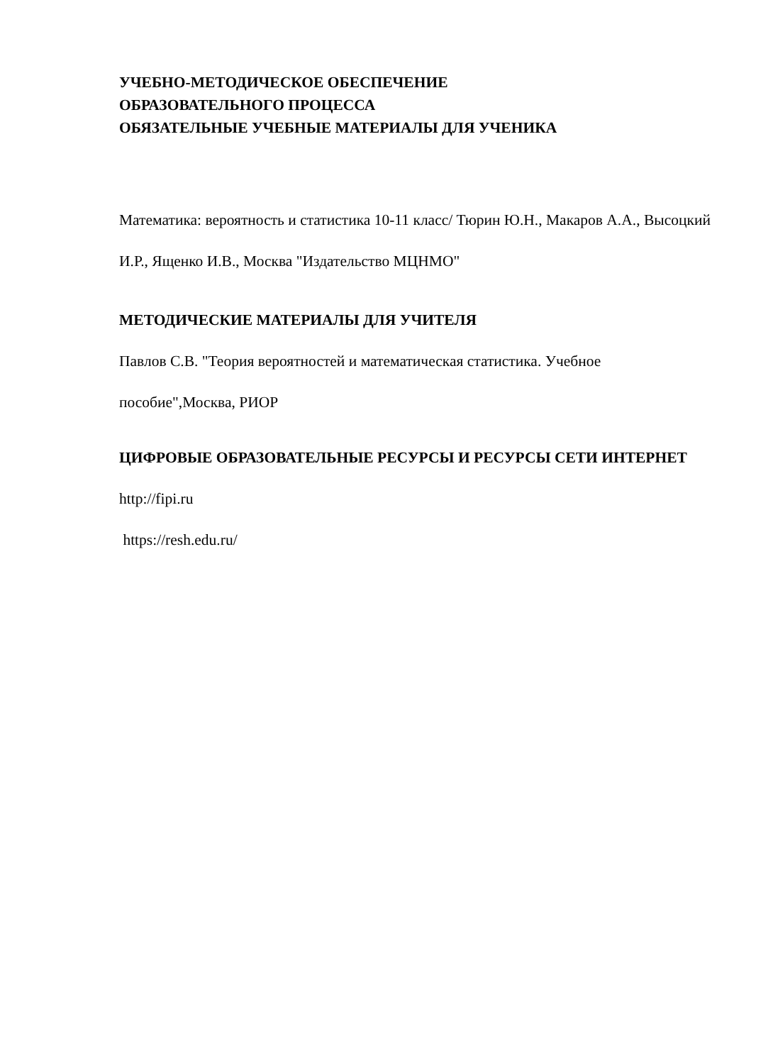УЧЕБНО-МЕТОДИЧЕСКОЕ ОБЕСПЕЧЕНИЕ
ОБРАЗОВАТЕЛЬНОГО ПРОЦЕССА
ОБЯЗАТЕЛЬНЫЕ УЧЕБНЫЕ МАТЕРИАЛЫ ДЛЯ УЧЕНИКА
Математика: вероятность и статистика 10-11 класс/ Тюрин Ю.Н., Макаров А.А., Высоцкий И.Р., Ященко И.В., Москва "Издательство МЦНМО"
МЕТОДИЧЕСКИЕ МАТЕРИАЛЫ ДЛЯ УЧИТЕЛЯ
Павлов С.В. "Теория вероятностей и математическая статистика. Учебное пособие",Москва, РИОР
ЦИФРОВЫЕ ОБРАЗОВАТЕЛЬНЫЕ РЕСУРСЫ И РЕСУРСЫ СЕТИ ИНТЕРНЕТ
http://fipi.ru
https://resh.edu.ru/